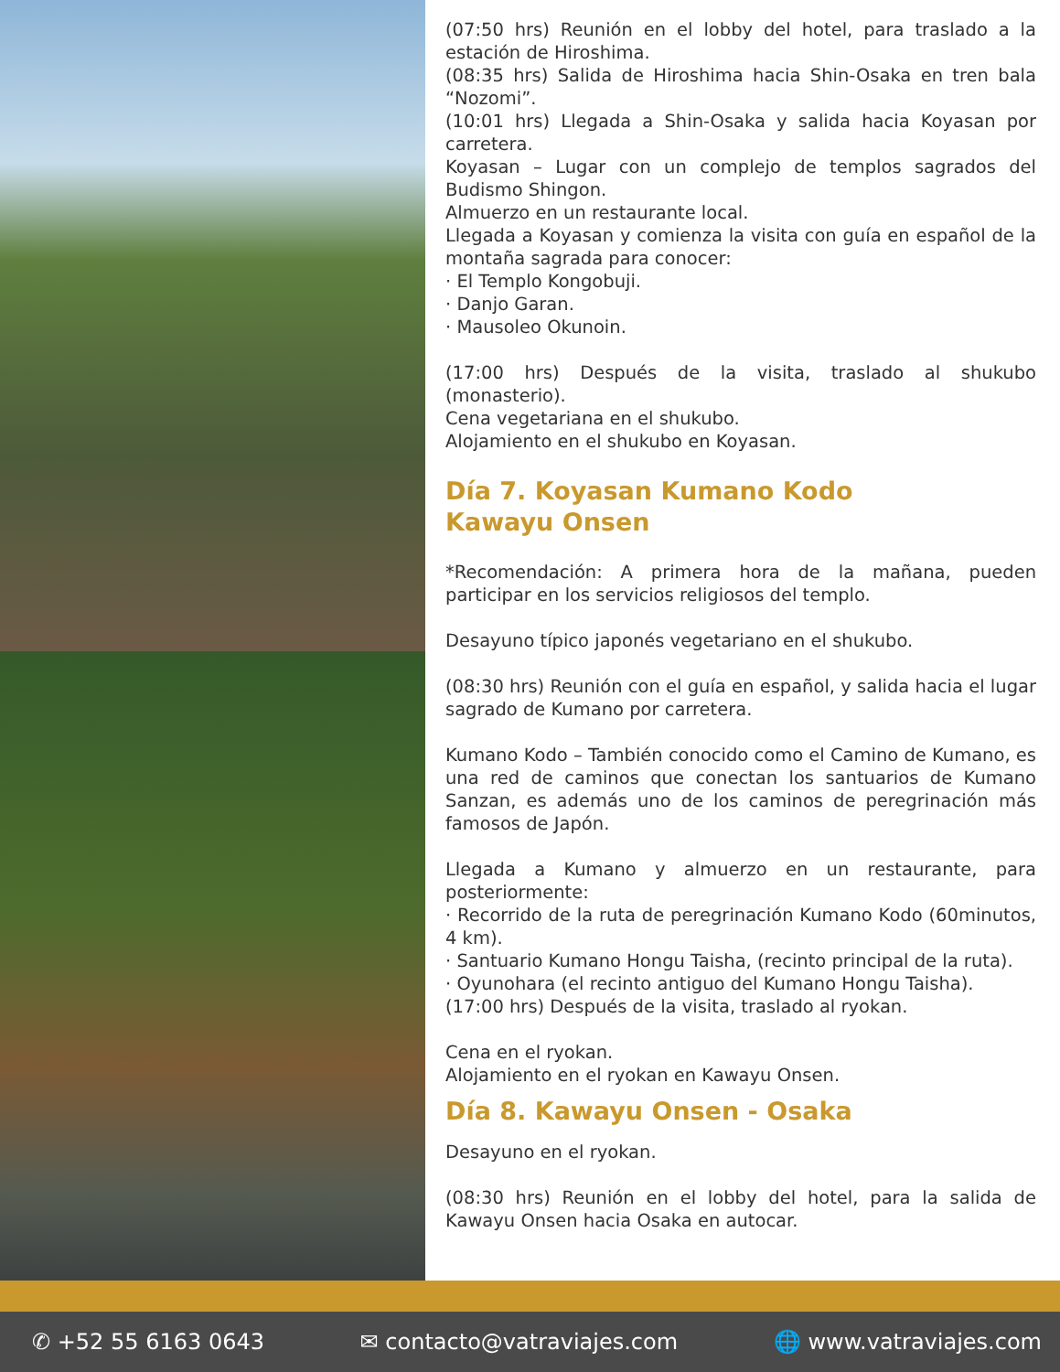(07:50 hrs) Reunión en el lobby del hotel, para traslado a la estación de Hiroshima.
(08:35 hrs) Salida de Hiroshima hacia Shin-Osaka en tren bala “Nozomi”.
(10:01 hrs) Llegada a Shin-Osaka y salida hacia Koyasan por carretera.
Koyasan – Lugar con un complejo de templos sagrados del Budismo Shingon.
Almuerzo en un restaurante local.
Llegada a Koyasan y comienza la visita con guía en español de la montaña sagrada para conocer:
· El Templo Kongobuji.
· Danjo Garan.
· Mausoleo Okunoin.
(17:00 hrs) Después de la visita, traslado al shukubo (monasterio).
Cena vegetariana en el shukubo.
Alojamiento en el shukubo en Koyasan.
Día 7. Koyasan Kumano Kodo
Kawayu Onsen
*Recomendación: A primera hora de la mañana, pueden participar en los servicios religiosos del templo.
Desayuno típico japonés vegetariano en el shukubo.
(08:30 hrs) Reunión con el guía en español, y salida hacia el lugar sagrado de Kumano por carretera.
Kumano Kodo – También conocido como el Camino de Kumano, es una red de caminos que conectan los santuarios de Kumano Sanzan, es además uno de los caminos de peregrinación más famosos de Japón.
Llegada a Kumano y almuerzo en un restaurante, para posteriormente:
· Recorrido de la ruta de peregrinación Kumano Kodo (60minutos, 4 km).
· Santuario Kumano Hongu Taisha, (recinto principal de la ruta).
· Oyunohara (el recinto antiguo del Kumano Hongu Taisha).
(17:00 hrs) Después de la visita, traslado al ryokan.
Cena en el ryokan.
Alojamiento en el ryokan en Kawayu Onsen.
Día 8. Kawayu Onsen - Osaka
Desayuno en el ryokan.
(08:30 hrs) Reunión en el lobby del hotel, para la salida de Kawayu Onsen hacia Osaka en autocar.
✆ +52 55 6163 0643 ✉ contacto@vatraviajes.com 🌐 www.vatraviajes.com